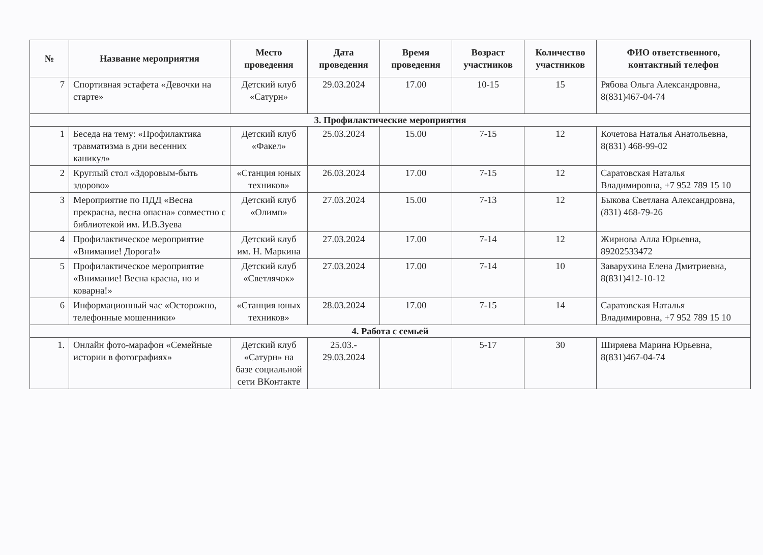| № | Название мероприятия | Место проведения | Дата проведения | Время проведения | Возраст участников | Количество участников | ФИО ответственного, контактный телефон |
| --- | --- | --- | --- | --- | --- | --- | --- |
| 7 | Спортивная эстафета «Девочки на старте» | Детский клуб «Сатурн» | 29.03.2024 | 17.00 | 10-15 | 15 | Рябова Ольга Александровна, 8(831)467-04-74 |
| 3. Профилактические мероприятия | | | | | | | |
| 1 | Беседа на тему: «Профилактика травматизма в дни весенних каникул» | Детский клуб «Факел» | 25.03.2024 | 15.00 | 7-15 | 12 | Кочетова Наталья Анатольевна, 8(831) 468-99-02 |
| 2 | Круглый стол «Здоровым-быть здорово» | «Станция юных техников» | 26.03.2024 | 17.00 | 7-15 | 12 | Саратовская Наталья Владимировна, +7 952 789 15 10 |
| 3 | Мероприятие по ПДД «Весна прекрасна, весна опасна» совместно с библиотекой им. И.В.Зуева | Детский клуб «Олимп» | 27.03.2024 | 15.00 | 7-13 | 12 | Быкова Светлана Александровна, (831) 468-79-26 |
| 4 | Профилактическое мероприятие «Внимание! Дорога!» | Детский клуб им. Н. Маркина | 27.03.2024 | 17.00 | 7-14 | 12 | Жирнова Алла Юрьевна, 89202533472 |
| 5 | Профилактическое мероприятие «Внимание! Весна красна, но и коварна!» | Детский клуб «Светлячок» | 27.03.2024 | 17.00 | 7-14 | 10 | Заварухина Елена Дмитриевна, 8(831)412-10-12 |
| 6 | Информационный час «Осторожно, телефонные мошенники» | «Станция юных техников» | 28.03.2024 | 17.00 | 7-15 | 14 | Саратовская Наталья Владимировна, +7 952 789 15 10 |
| 4. Работа с семьей | | | | | | | |
| 1. | Онлайн фото-марафон «Семейные истории в фотографиях» | Детский клуб «Сатурн» на базе социальной сети ВКонтакте | 25.03.- 29.03.2024 | | 5-17 | 30 | Ширяева Марина Юрьевна, 8(831)467-04-74 |